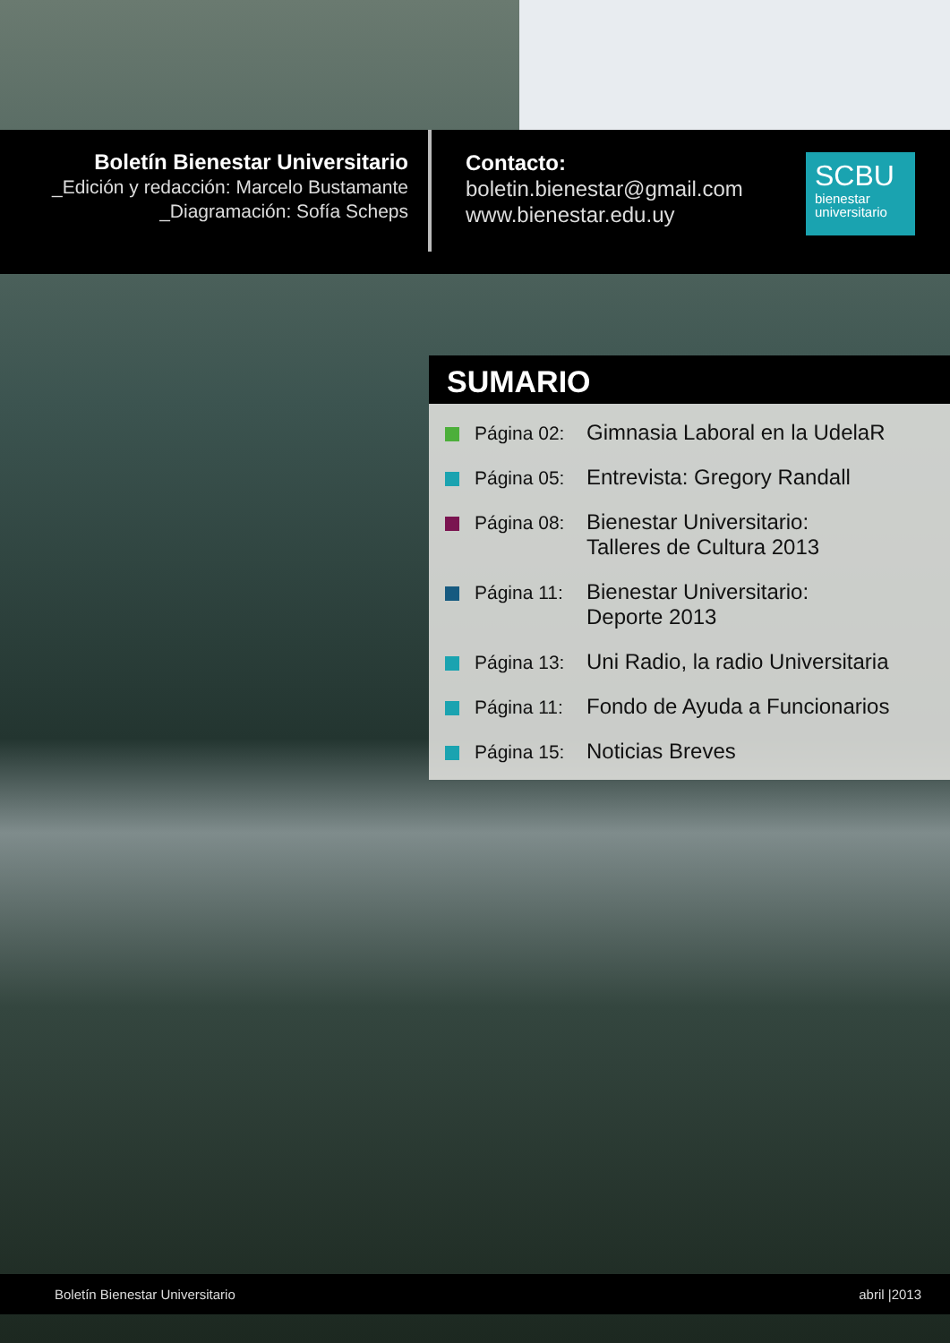Boletín Bienestar Universitario
_Edición y redacción: Marcelo Bustamante
_Diagramación: Sofía Scheps
Contacto:
boletin.bienestar@gmail.com
www.bienestar.edu.uy
SCBU
bienestar
universitario
SUMARIO
Página 02:
Gimnasia Laboral en la UdelaR
Página 05:
Entrevista: Gregory Randall
Página 08:
Bienestar Universitario:
Talleres de Cultura 2013
Página 11:
Bienestar Universitario:
Deporte 2013
Página 13:
Uni Radio, la radio Universitaria
Página 11:
Fondo de Ayuda a Funcionarios
Página 15:
Noticias Breves
Boletín Bienestar Universitario abril |2013